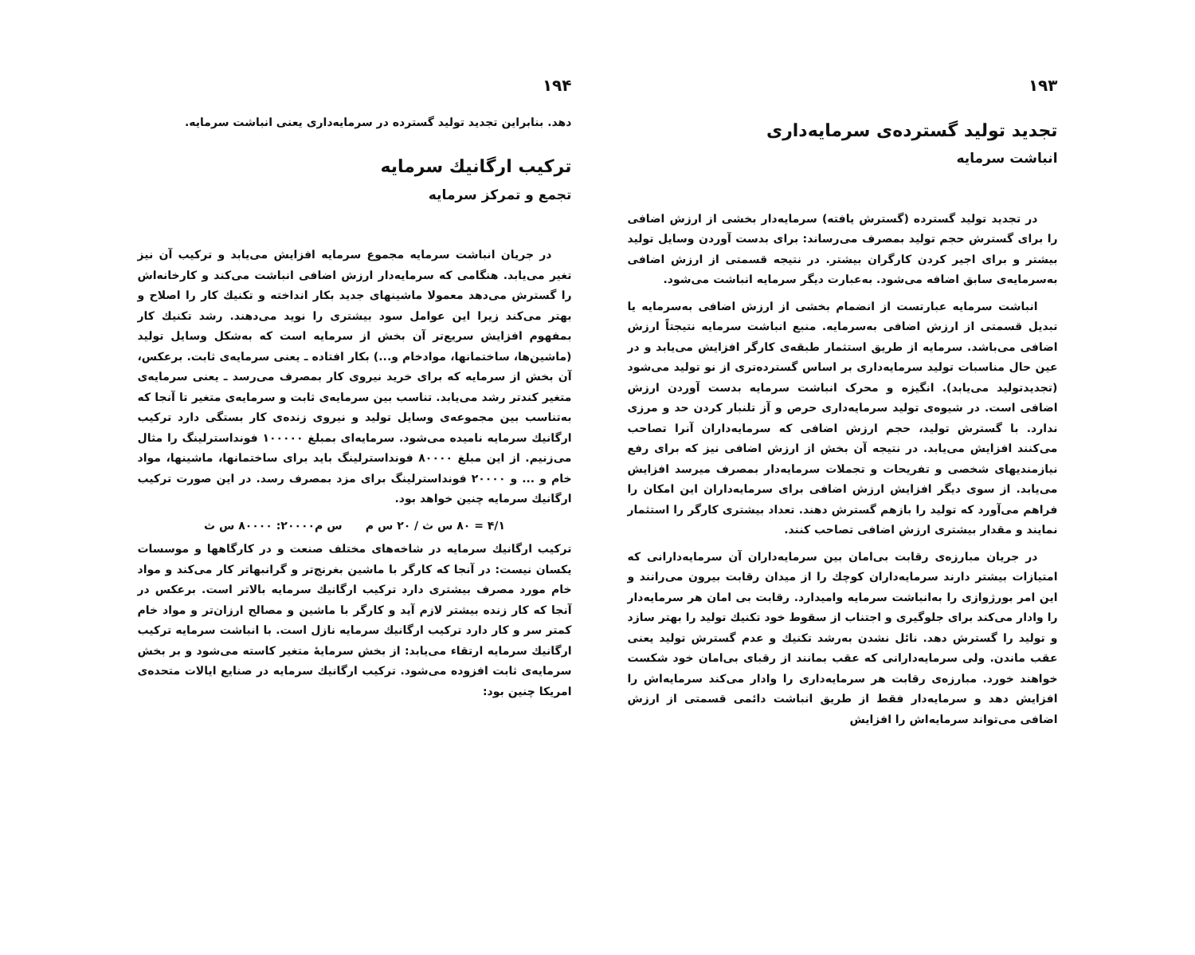۱۹۳
تجدید تولید گسترده‌ی سرمایه‌داری
انباشت سرمایه
در تجدید تولید گسترده (گسترش یافته) سرمایه‌دار بخشی از ارزش اضافی را برای گسترش حجم تولید بمصرف می‌رساند: برای بدست آوردن وسایل تولید بیشتر و برای اجیر کردن کارگران بیشتر. در نتیجه قسمتی از ارزش اضافی به‌سرمایه‌ی سابق اضافه می‌شود. به‌عبارت دیگر سرمایه انباشت می‌شود.
انباشت سرمایه عبارتست از انضمام بخشی از ارزش اضافی به‌سرمایه یا تبدیل قسمتی از ارزش اضافی به‌سرمایه. منبع انباشت سرمایه نتیجتاً ارزش اضافی می‌باشد. سرمایه از طریق استثمار طبقه‌ی کارگر افزایش می‌یابد و در عین حال مناسبات تولید سرمایه‌داری بر اساس گسترده‌تری از نو تولید می‌شود (تجدیدتولید می‌یابد). انگیزه و محرک انباشت سرمایه بدست آوردن ارزش اضافی است. در شیوه‌ی تولید سرمایه‌داری حرص و آز تلنبار کردن حد و مرزی ندارد. با گسترش تولید، حجم ارزش اضافی که سرمایه‌داران آنرا تصاحب می‌کنند افزایش می‌یابد. در نتیجه آن بخش از ارزش اضافی نیز که برای رفع نیازمندیهای شخصی و تفریحات و تجملات سرمایه‌دار بمصرف میرسد افزایش می‌یابد. از سوی دیگر افزایش ارزش اضافی برای سرمایه‌داران این امکان را فراهم می‌آورد که تولید را بازهم گسترش دهند. تعداد بیشتری کارگر را استثمار نمایند و مقدار بیشتری ارزش اضافی تصاحب کنند.
در جریان مبارزه‌ی رقابت بی‌امان بین سرمایه‌داران آن سرمایه‌دارانی که امتیازات بیشتر دارند سرمایه‌داران کوچك را از میدان رقابت بیرون می‌رانند و این امر بورژوازی را به‌انباشت سرمایه وامیدارد. رقابت بی امان هر سرمایه‌دار را وادار می‌کند برای جلوگیری و اجتناب از سقوط خود تکنیك تولید را بهتر سازد و تولید را گسترش دهد. نائل نشدن به‌رشد تکنیك و عدم گسترش تولید یعنی عقب ماندن. ولی سرمایه‌دارانی که عقب بمانند از رقبای بی‌امان خود شکست خواهند خورد. مبارزه‌ی رقابت هر سرمایه‌داری را وادار می‌کند سرمایه‌اش را افزایش دهد و سرمایه‌دار فقط از طریق انباشت دائمی قسمتی از ارزش اضافی می‌تواند سرمایه‌اش را افزایش
۱۹۴
دهد. بنابراین تجدید تولید گسترده در سرمایه‌داری یعنی انباشت سرمایه.
ترکیب ارگانیك سرمایه
تجمع و تمرکز سرمایه
در جریان انباشت سرمایه مجموع سرمایه افزایش می‌یابد و ترکیب آن نیز تغیر می‌یابد. هنگامی که سرمایه‌دار ارزش اضافی انباشت می‌کند و کارخانه‌اش را گسترش می‌دهد معمولا ماشینهای جدید بکار انداخته و تکنیك کار را اصلاح و بهتر می‌کند زیرا این عوامل سود بیشتری را نوید می‌دهند. رشد تکنیك کار بمفهوم افزایش سریع‌تر آن بخش از سرمایه است که به‌شکل وسایل تولید (ماشین‌ها، ساختمانها، موادخام و...) بکار افتاده ـ یعنی سرمایه‌ی ثابت. برعکس، آن بخش از سرمایه که برای خرید نیروی کار بمصرف می‌رسد ـ یعنی سرمایه‌ی متغیر کندتر رشد می‌یابد. تناسب بین سرمایه‌ی ثابت و سرمایه‌ی متغیر تا آنجا که به‌تناسب بین مجموعه‌ی وسایل تولید و نیروی زنده‌ی کار بستگی دارد ترکیب ارگانیك سرمایه نامیده می‌شود. سرمایه‌ای بمبلغ ۱۰۰۰۰۰ فونداسترلینگ را مثال می‌زنیم. از این مبلغ ۸۰۰۰۰ فونداسترلینگ باید برای ساختمانها، ماشینها، مواد خام و ... و ۲۰۰۰۰ فونداسترلینگ برای مزد بمصرف رسد. در این صورت ترکیب ارگانیك سرمایه چنین خواهد بود.
۴/۱ = ۸۰ س ث / ۲۰ س م س م۲۰۰۰۰: ۸۰۰۰۰ س ث
ترکیب ارگانیك سرمایه در شاخه‌های مختلف صنعت و در کارگاهها و موسسات یکسان نیست: در آنجا که کارگر با ماشین بغرنج‌تر و گرانبهاتر کار می‌کند و مواد خام مورد مصرف بیشتری دارد ترکیب ارگانیك سرمایه بالاتر است. برعکس در آنجا که کار زنده بیشتر لازم آید و کارگر با ماشین و مصالح ارزان‌تر و مواد خام کمتر سر و کار دارد ترکیب ارگانیك سرمایه نازل است. با انباشت سرمایه ترکیب ارگانیك سرمایه ارتقاء می‌یابد: از بخش سرمایهٔ متغیر کاسته می‌شود و بر بخش سرمایه‌ی ثابت افزوده می‌شود. ترکیب ارگانیك سرمایه در صنایع ایالات متحده‌ی امریکا چنین بود: